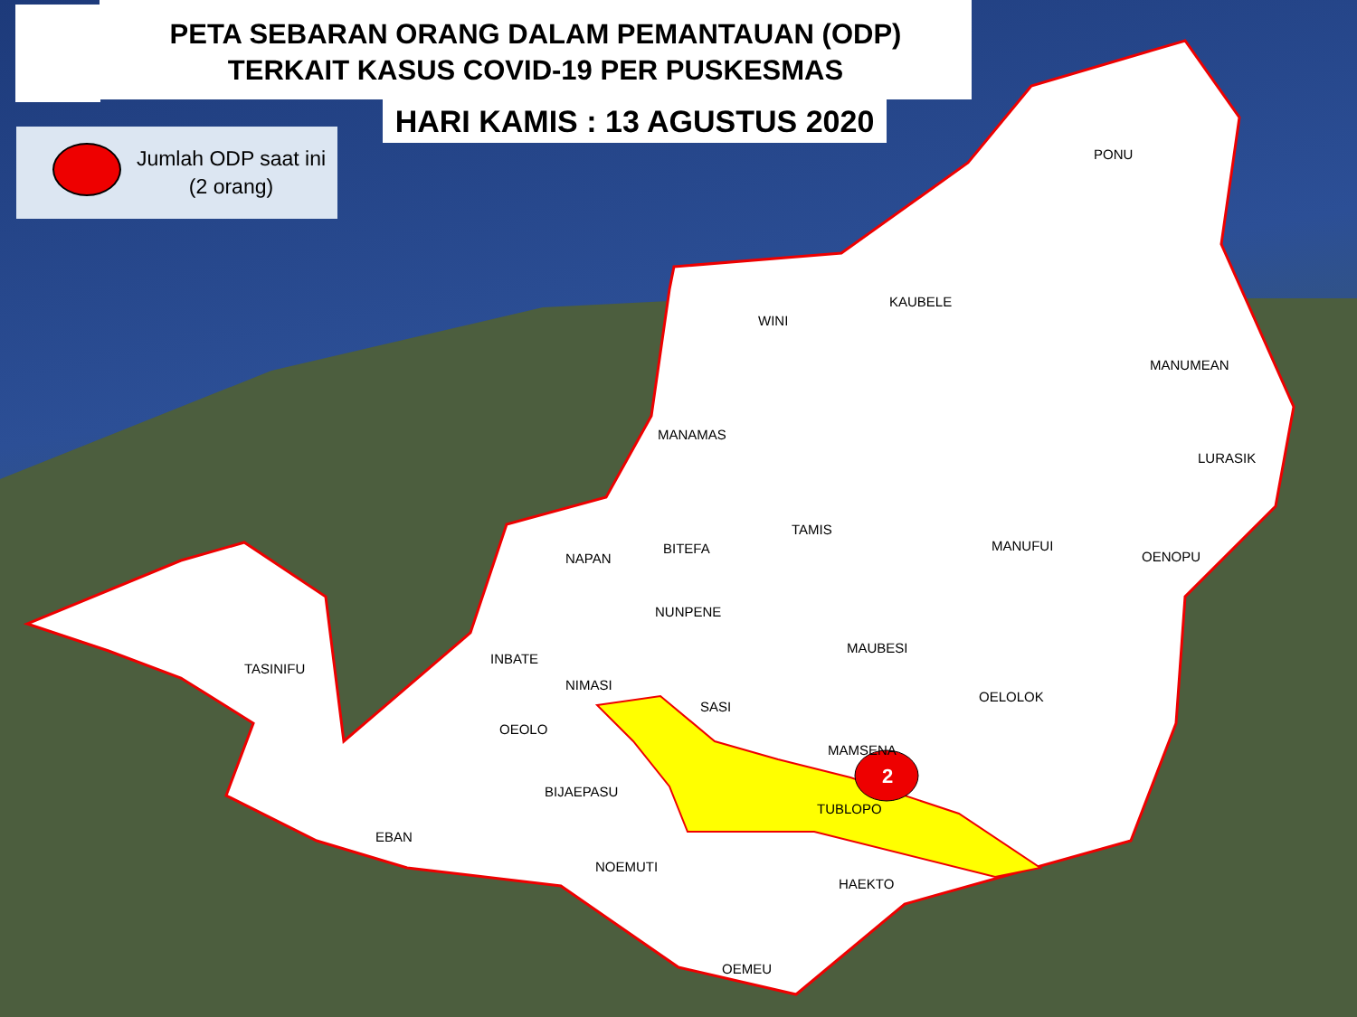PETA SEBARAN ORANG DALAM PEMANTAUAN (ODP)
TERKAIT KASUS COVID-19 PER PUSKESMAS
HARI KAMIS : 13 AGUSTUS 2020
Jumlah ODP saat ini
(2 orang)
PONU
KAUBELE
WINI
MANUMEAN
MANAMAS
LURASIK
TAMIS
BITEFA MANUFUI
NAPAN OENOPU
NUNPENE
MAUBESI
TASINIFU
INBATE
OELOLOK
NIMASI
SASI
OEOLO
MAMSENA
2
TUBLOPO
BIJAEPASU
EBAN
NOEMUTI
HAEKTO
OEMEU